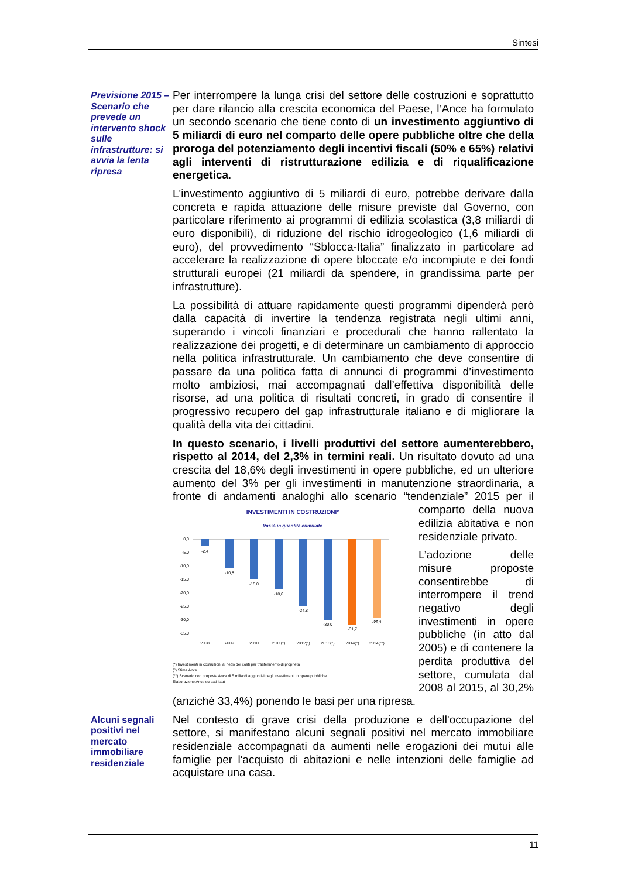Sintesi
Previsione 2015 –
Scenario che prevede un intervento shock sulle infrastrutture: si avvia la lenta ripresa
Per interrompere la lunga crisi del settore delle costruzioni e soprattutto per dare rilancio alla crescita economica del Paese, l’Ance ha formulato un secondo scenario che tiene conto di un investimento aggiuntivo di 5 miliardi di euro nel comparto delle opere pubbliche oltre che della proroga del potenziamento degli incentivi fiscali (50% e 65%) relativi agli interventi di ristrutturazione edilizia e di riqualificazione energetica.
L'investimento aggiuntivo di 5 miliardi di euro, potrebbe derivare dalla concreta e rapida attuazione delle misure previste dal Governo, con particolare riferimento ai programmi di edilizia scolastica (3,8 miliardi di euro disponibili), di riduzione del rischio idrogeologico (1,6 miliardi di euro), del provvedimento “Sblocca-Italia” finalizzato in particolare ad accelerare la realizzazione di opere bloccate e/o incompiute e dei fondi strutturali europei (21 miliardi da spendere, in grandissima parte per infrastrutture).
La possibilità di attuare rapidamente questi programmi dipenderà però dalla capacità di invertire la tendenza registrata negli ultimi anni, superando i vincoli finanziari e procedurali che hanno rallentato la realizzazione dei progetti, e di determinare un cambiamento di approccio nella politica infrastrutturale. Un cambiamento che deve consentire di passare da una politica fatta di annunci di programmi d’investimento molto ambiziosi, mai accompagnati dall’effettiva disponibilità delle risorse, ad una politica di risultati concreti, in grado di consentire il progressivo recupero del gap infrastrutturale italiano e di migliorare la qualità della vita dei cittadini.
In questo scenario, i livelli produttivi del settore aumenterebbero, rispetto al 2014, del 2,3% in termini reali. Un risultato dovuto ad una crescita del 18,6% degli investimenti in opere pubbliche, ed un ulteriore aumento del 3% per gli investimenti in manutenzione straordinaria, a fronte di andamenti analoghi allo scenario INVESTIMENTI IN COSTRUZIONI*
Var.% in quantità cumulate
0,0
-5,0
-10,0
-15,0
-20,0
-25,0
-30,0
-35,0
-2,4
-10,8
-15,0
-18,6
-24,8
-30,0
-31,7
-29,1
2008
2009
2010
2011(°)
2012(°)
2013(°)
2014(°)
2014(°°)
(*) Investimenti in costruzioni al netto dei costi per trasferimento di proprietà
(°) Stime Ance
(°°) Scenario con proposta Ance di 5 miliardi aggiuntivi negli investimenti in opere pubbliche
Elaborazione Ance su dati Istat “tendenziale” 2015 per il comparto della nuova edilizia abitativa e non residenziale privato.
L’adozione delle misure proposte consentirebbe di interrompere il trend negativo degli investimenti in opere pubbliche (in atto dal 2005) e di contenere la perdita produttiva del settore, cumulata dal 2008 al 2015, al 30,2% (anziché 33,4%) ponendo le basi per una ripresa.
Alcuni segnali positivi nel mercato immobiliare residenziale
Nel contesto di grave crisi della produzione e dell'occupazione del settore, si manifestano alcuni segnali positivi nel mercato immobiliare residenziale accompagnati da aumenti nelle erogazioni dei mutui alle famiglie per l'acquisto di abitazioni e nelle intenzioni delle famiglie ad acquistare una casa.
11